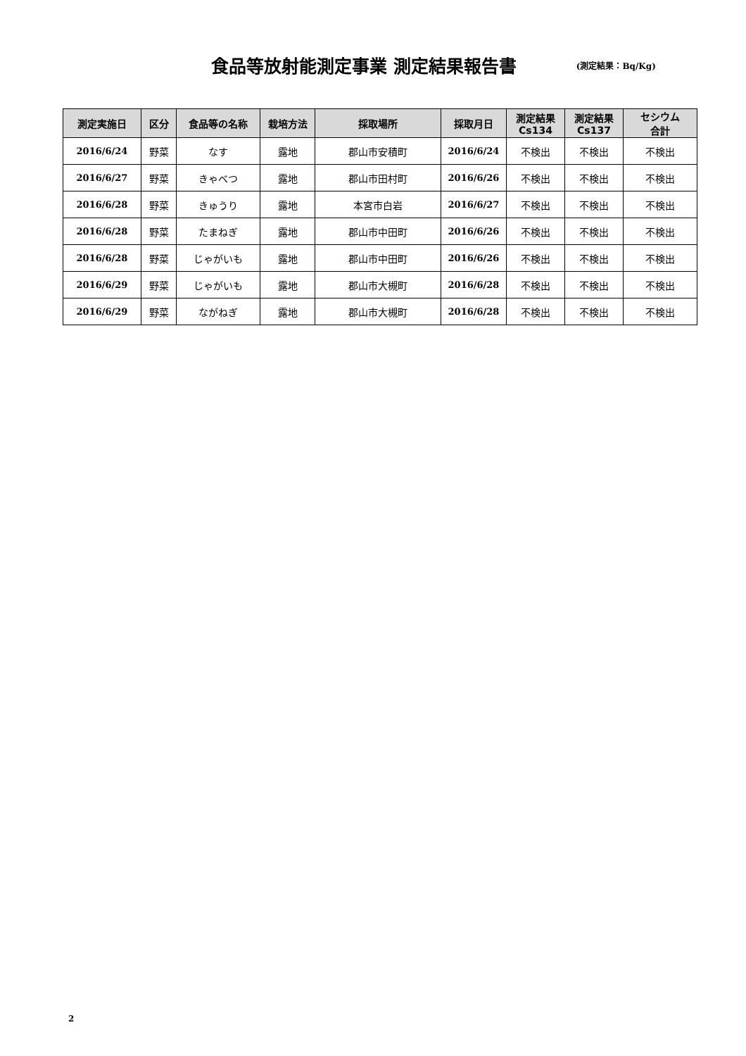食品等放射能測定事業 測定結果報告書
(測定結果：Bq/Kg)
| 測定実施日 | 区分 | 食品等の名称 | 栽培方法 | 採取場所 | 採取月日 | 測定結果 Cs134 | 測定結果 Cs137 | セシウム 合計 |
| --- | --- | --- | --- | --- | --- | --- | --- | --- |
| 2016/6/24 | 野菜 | なす | 露地 | 郡山市安積町 | 2016/6/24 | 不検出 | 不検出 | 不検出 |
| 2016/6/27 | 野菜 | きゃべつ | 露地 | 郡山市田村町 | 2016/6/26 | 不検出 | 不検出 | 不検出 |
| 2016/6/28 | 野菜 | きゅうり | 露地 | 本宮市白岩 | 2016/6/27 | 不検出 | 不検出 | 不検出 |
| 2016/6/28 | 野菜 | たまねぎ | 露地 | 郡山市中田町 | 2016/6/26 | 不検出 | 不検出 | 不検出 |
| 2016/6/28 | 野菜 | じゃがいも | 露地 | 郡山市中田町 | 2016/6/26 | 不検出 | 不検出 | 不検出 |
| 2016/6/29 | 野菜 | じゃがいも | 露地 | 郡山市大槻町 | 2016/6/28 | 不検出 | 不検出 | 不検出 |
| 2016/6/29 | 野菜 | ながねぎ | 露地 | 郡山市大槻町 | 2016/6/28 | 不検出 | 不検出 | 不検出 |
2